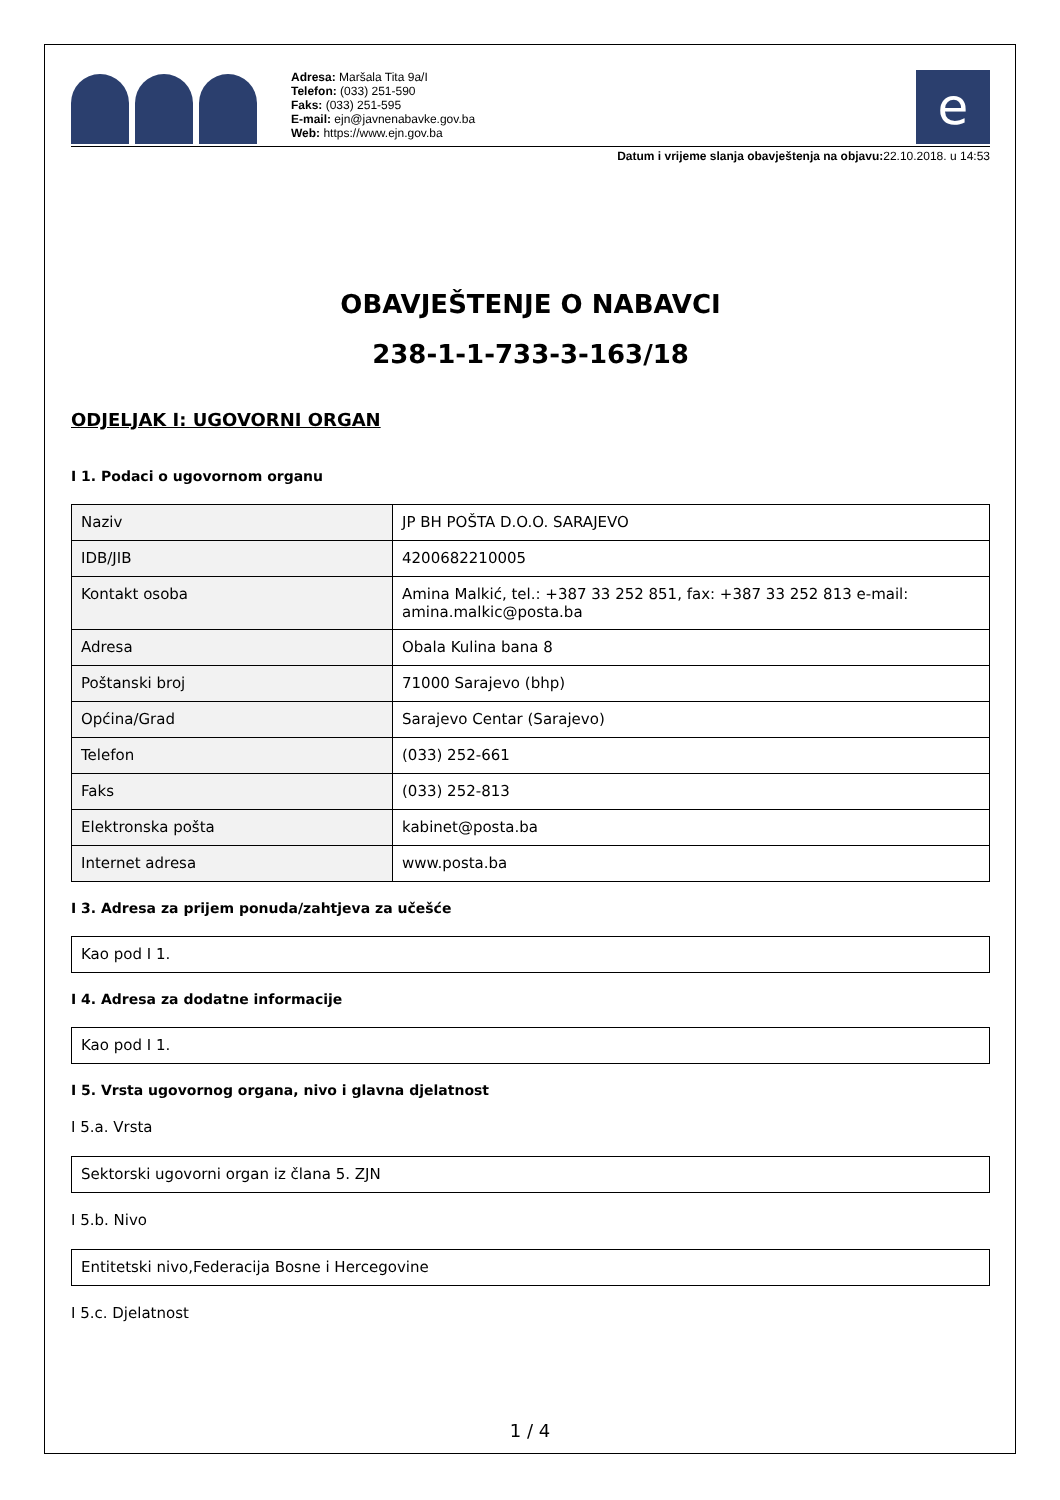Adresa: Maršala Tita 9a/I
Telefon: (033) 251-590
Faks: (033) 251-595
E-mail: ejn@javnenabavke.gov.ba
Web: https://www.ejn.gov.ba
e
Datum i vrijeme slanja obavještenja na objavu: 22.10.2018. u 14:53
OBAVJEŠTENJE O NABAVCI
238-1-1-733-3-163/18
ODJELJAK I: UGOVORNI ORGAN
I 1. Podaci o ugovornom organu
| Naziv | JP BH POŠTA D.O.O. SARAJEVO |
| IDB/JIB | 4200682210005 |
| Kontakt osoba | Amina Malkić, tel.: +387 33 252 851, fax: +387 33 252 813 e-mail: amina.malkic@posta.ba |
| Adresa | Obala Kulina bana 8 |
| Poštanski broj | 71000 Sarajevo (bhp) |
| Općina/Grad | Sarajevo Centar (Sarajevo) |
| Telefon | (033) 252-661 |
| Faks | (033) 252-813 |
| Elektronska pošta | kabinet@posta.ba |
| Internet adresa | www.posta.ba |
I 3. Adresa za prijem ponuda/zahtjeva za učešće
| Kao pod I 1. |
I 4. Adresa za dodatne informacije
| Kao pod I 1. |
I 5. Vrsta ugovornog organa, nivo i glavna djelatnost
I 5.a. Vrsta
| Sektorski ugovorni organ iz člana 5. ZJN |
I 5.b. Nivo
| Entitetski nivo,Federacija Bosne i Hercegovine |
I 5.c. Djelatnost
1 / 4